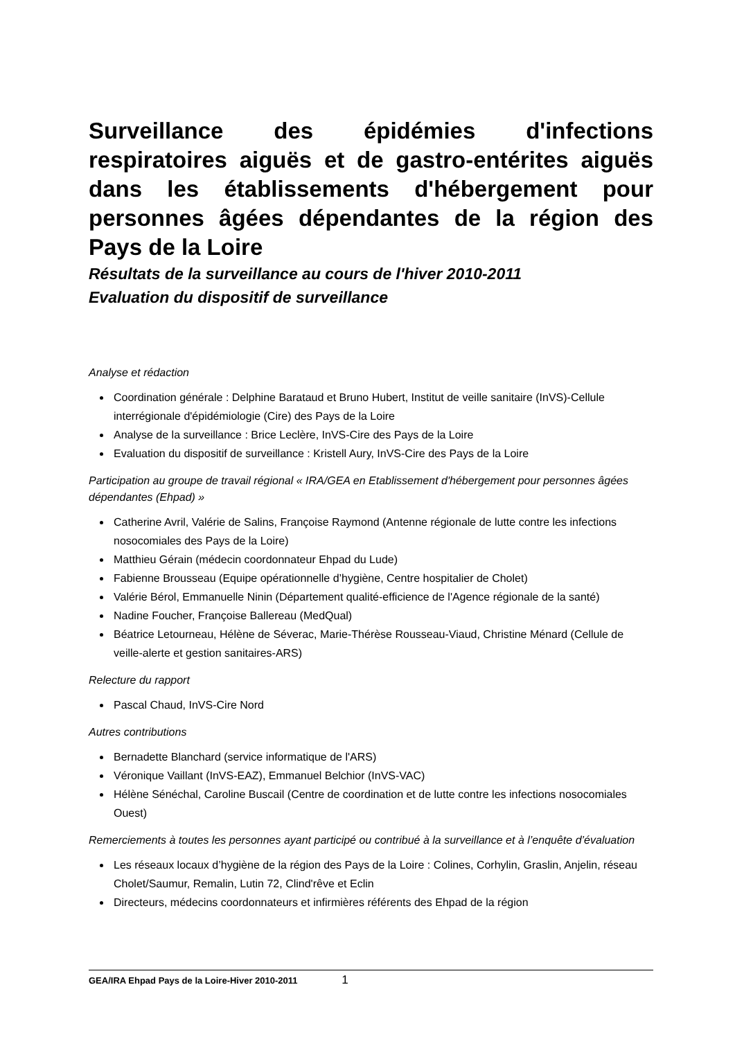Surveillance des épidémies d'infections respiratoires aiguës et de gastro-entérites aiguës dans les établissements d'hébergement pour personnes âgées dépendantes de la région des Pays de la Loire
Résultats de la surveillance au cours de l'hiver 2010-2011
Evaluation du dispositif de surveillance
Analyse et rédaction
Coordination générale : Delphine Barataud et Bruno Hubert, Institut de veille sanitaire (InVS)-Cellule interrégionale d'épidémiologie (Cire) des Pays de la Loire
Analyse de la surveillance : Brice Leclère, InVS-Cire des Pays de la Loire
Evaluation du dispositif de surveillance : Kristell Aury, InVS-Cire des Pays de la Loire
Participation au groupe de travail régional « IRA/GEA en Etablissement d'hébergement pour personnes âgées dépendantes (Ehpad) »
Catherine Avril, Valérie de Salins, Françoise Raymond (Antenne régionale de lutte contre les infections nosocomiales des Pays de la Loire)
Matthieu Gérain (médecin coordonnateur Ehpad du Lude)
Fabienne Brousseau (Equipe opérationnelle d’hygiène, Centre hospitalier de Cholet)
Valérie Bérol, Emmanuelle Ninin (Département qualité-efficience de l'Agence régionale de la santé)
Nadine Foucher, Françoise Ballereau (MedQual)
Béatrice Letourneau, Hélène de Séverac, Marie-Thérèse Rousseau-Viaud, Christine Ménard (Cellule de veille-alerte et gestion sanitaires-ARS)
Relecture du rapport
Pascal Chaud, InVS-Cire Nord
Autres contributions
Bernadette Blanchard (service informatique de l'ARS)
Véronique Vaillant (InVS-EAZ), Emmanuel Belchior (InVS-VAC)
Hélène Sénéchal, Caroline Buscail (Centre de coordination et de lutte contre les infections nosocomiales Ouest)
Remerciements à toutes les personnes ayant participé ou contribué à la surveillance et à l’enquête d’évaluation
Les réseaux locaux d’hygiène de la région des Pays de la Loire : Colines, Corhylin, Graslin, Anjelin, réseau Cholet/Saumur, Remalin, Lutin 72, Clind'rêve et Eclin
Directeurs, médecins coordonnateurs et infirmières référents des Ehpad de la région
GEA/IRA Ehpad Pays de la Loire-Hiver 2010-2011 1